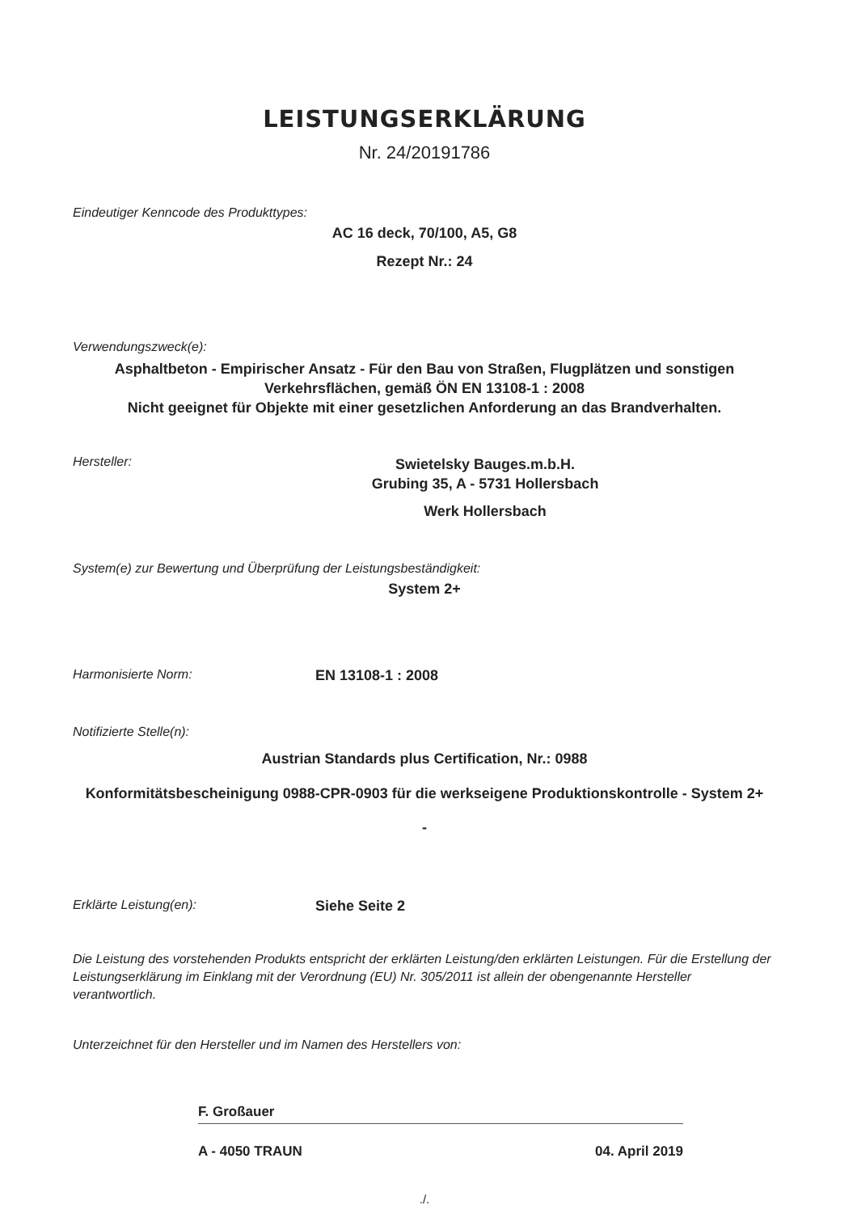LEISTUNGSERKLÄRUNG
Nr. 24/20191786
Eindeutiger Kenncode des Produkttypes:
AC 16 deck, 70/100, A5, G8
Rezept Nr.: 24
Verwendungszweck(e):
Asphaltbeton - Empirischer Ansatz - Für den Bau von Straßen, Flugplätzen und sonstigen Verkehrsflächen, gemäß ÖN EN 13108-1 : 2008
Nicht geeignet für Objekte mit einer gesetzlichen Anforderung an das Brandverhalten.
Hersteller:
Swietelsky Bauges.m.b.H.
Grubing 35, A - 5731 Hollersbach
Werk Hollersbach
System(e) zur Bewertung und Überprüfung der Leistungsbeständigkeit:
System 2+
Harmonisierte Norm: EN 13108-1 : 2008
Notifizierte Stelle(n):
Austrian Standards plus Certification, Nr.: 0988
Konformitätsbescheinigung 0988-CPR-0903 für die werkseigene Produktionskontrolle - System 2+
-
Erklärte Leistung(en): Siehe Seite 2
Die Leistung des vorstehenden Produkts entspricht der erklärten Leistung/den erklärten Leistungen. Für die Erstellung der Leistungserklärung im Einklang mit der Verordnung (EU) Nr. 305/2011 ist allein der obengenannte Hersteller verantwortlich.
Unterzeichnet für den Hersteller und im Namen des Herstellers von:
F. Großauer
A - 4050 TRAUN 04. April 2019
./.